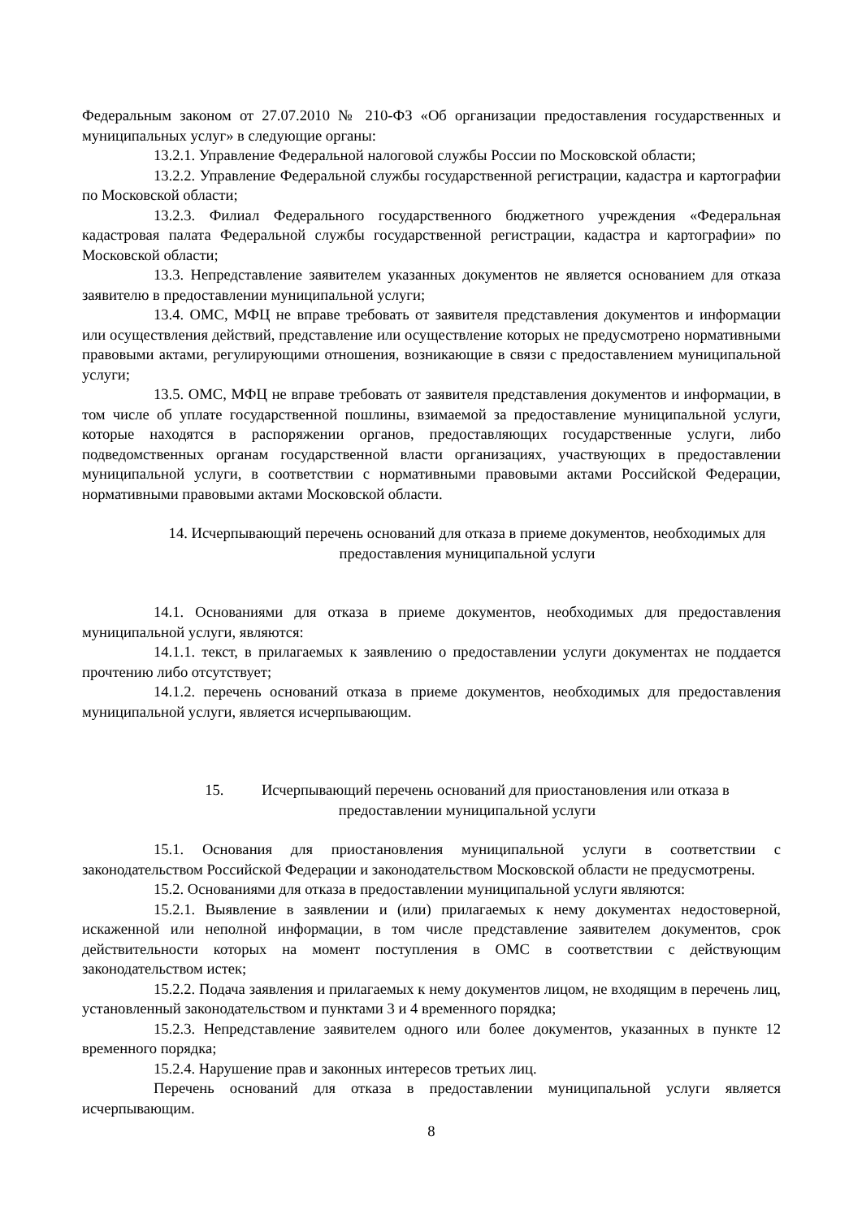Федеральным законом от 27.07.2010 № 210-ФЗ «Об организации предоставления государственных и муниципальных услуг» в следующие органы:
13.2.1. Управление Федеральной налоговой службы России по Московской области;
13.2.2. Управление Федеральной службы государственной регистрации, кадастра и картографии по Московской области;
13.2.3. Филиал Федерального государственного бюджетного учреждения «Федеральная кадастровая палата Федеральной службы государственной регистрации, кадастра и картографии» по Московской области;
13.3. Непредставление заявителем указанных документов не является основанием для отказа заявителю в предоставлении муниципальной услуги;
13.4. ОМС, МФЦ не вправе требовать от заявителя представления документов и информации или осуществления действий, представление или осуществление которых не предусмотрено нормативными правовыми актами, регулирующими отношения, возникающие в связи с предоставлением муниципальной услуги;
13.5. ОМС, МФЦ не вправе требовать от заявителя представления документов и информации, в том числе об уплате государственной пошлины, взимаемой за предоставление муниципальной услуги, которые находятся в распоряжении органов, предоставляющих государственные услуги, либо подведомственных органам государственной власти организациях, участвующих в предоставлении муниципальной услуги, в соответствии с нормативными правовыми актами Российской Федерации, нормативными правовыми актами Московской области.
14. Исчерпывающий перечень оснований для отказа в приеме документов, необходимых для предоставления муниципальной услуги
14.1. Основаниями для отказа в приеме документов, необходимых для предоставления муниципальной услуги, являются:
14.1.1. текст, в прилагаемых к заявлению о предоставлении услуги документах не поддается прочтению либо отсутствует;
14.1.2. перечень оснований отказа в приеме документов, необходимых для предоставления муниципальной услуги, является исчерпывающим.
15. Исчерпывающий перечень оснований для приостановления или отказа в предоставлении муниципальной услуги
15.1. Основания для приостановления муниципальной услуги в соответствии с законодательством Российской Федерации и законодательством Московской области не предусмотрены.
15.2. Основаниями для отказа в предоставлении муниципальной услуги являются:
15.2.1. Выявление в заявлении и (или) прилагаемых к нему документах недостоверной, искаженной или неполной информации, в том числе представление заявителем документов, срок действительности которых на момент поступления в ОМС в соответствии с действующим законодательством истек;
15.2.2. Подача заявления и прилагаемых к нему документов лицом, не входящим в перечень лиц, установленный законодательством и пунктами 3 и 4 временного порядка;
15.2.3. Непредставление заявителем одного или более документов, указанных в пункте 12 временного порядка;
15.2.4. Нарушение прав и законных интересов третьих лиц.
Перечень оснований для отказа в предоставлении муниципальной услуги является исчерпывающим.
8